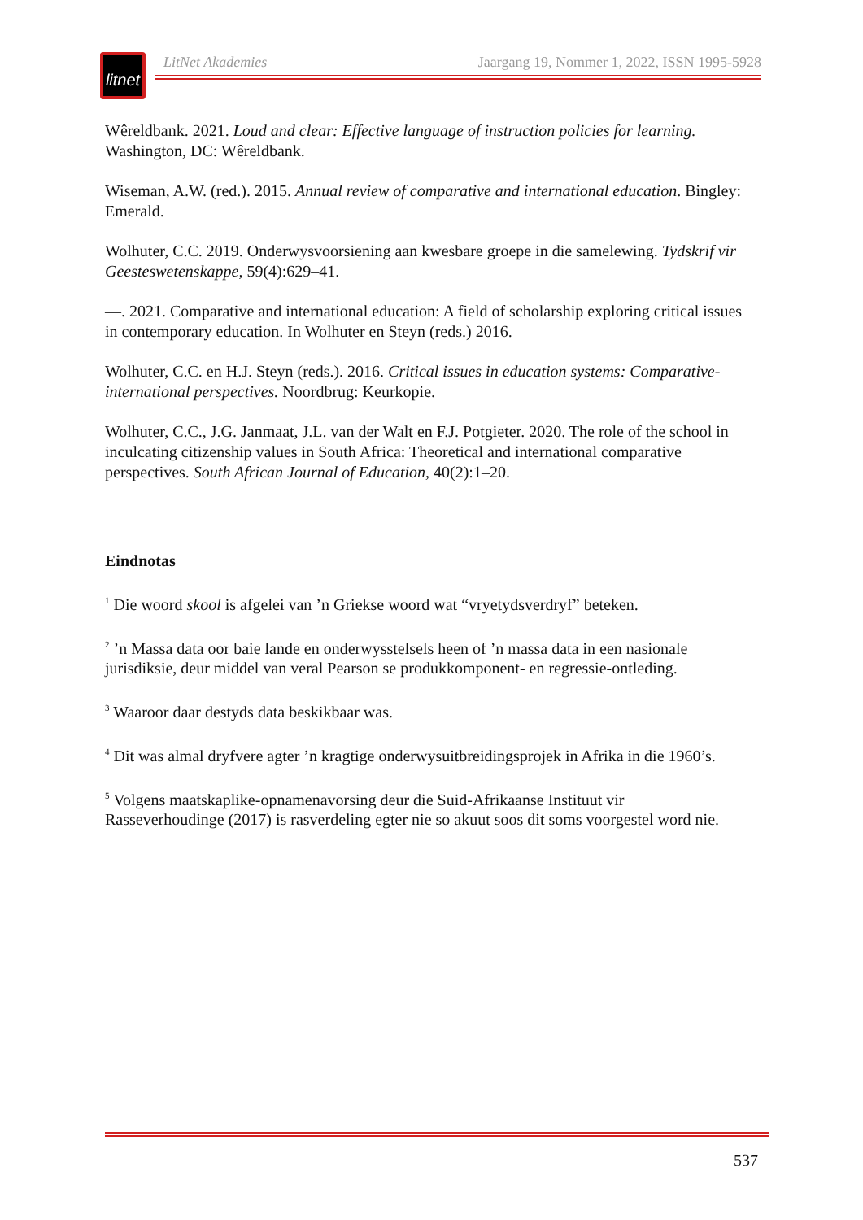litnet
LitNet Akademies Jaargang 19, Nommer 1, 2022, ISSN 1995-5928
Wêreldbank. 2021. Loud and clear: Effective language of instruction policies for learning. Washington, DC: Wêreldbank.
Wiseman, A.W. (red.). 2015. Annual review of comparative and international education. Bingley: Emerald.
Wolhuter, C.C. 2019. Onderwysvoorsiening aan kwesbare groepe in die samelewing. Tydskrif vir Geesteswetenskappe, 59(4):629–41.
—. 2021. Comparative and international education: A field of scholarship exploring critical issues in contemporary education. In Wolhuter en Steyn (reds.) 2016.
Wolhuter, C.C. en H.J. Steyn (reds.). 2016. Critical issues in education systems: Comparative-international perspectives. Noordbrug: Keurkopie.
Wolhuter, C.C., J.G. Janmaat, J.L. van der Walt en F.J. Potgieter. 2020. The role of the school in inculcating citizenship values in South Africa: Theoretical and international comparative perspectives. South African Journal of Education, 40(2):1–20.
Eindnotas
<sup>1</sup> Die woord skool is afgelei van ’n Griekse woord wat “vryetydsverdryf” beteken.
<sup>2</sup> ’n Massa data oor baie lande en onderwysstelsels heen of ’n massa data in een nasionale jurisdiksie, deur middel van veral Pearson se produkkomponent- en regressie-ontleding.
<sup>3</sup> Waaroor daar destyds data beskikbaar was.
<sup>4</sup> Dit was almal dryfvere agter ’n kragtige onderwysuitbreidingsprojek in Afrika in die 1960’s.
<sup>5</sup> Volgens maatskaplike-opnamenavorsing deur die Suid-Afrikaanse Instituut vir Rasseverhoudinge (2017) is rasverdeling egter nie so akuut soos dit soms voorgestel word nie.
537